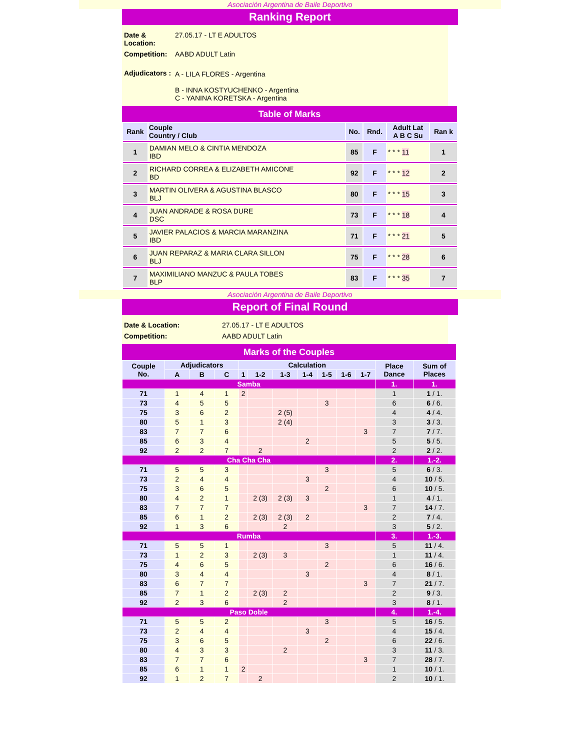Asociación Argentina de Baile Deportivo
Ranking Report
| Date & Location: | 27.05.17 - LT E ADULTOS |
| Competition: | AABD ADULT Latin |
| Adjudicators : | A - LILA FLORES - Argentina B - INNA KOSTYUCHENKO - Argentina C - YANINA KORETSKA - Argentina |
Table of Marks
| Rank | Couple Country / Club | No. | Rnd. | Adult Lat A B C Su | Ran k |
| --- | --- | --- | --- | --- | --- |
| 1 | DAMIAN MELO & CINTIA MENDOZA IBD | 85 | F | * * * 11 | 1 |
| 2 | RICHARD CORREA & ELIZABETH AMICONE BD | 92 | F | * * * 12 | 2 |
| 3 | MARTIN OLIVERA & AGUSTINA BLASCO BLJ | 80 | F | * * * 15 | 3 |
| 4 | JUAN ANDRADE & ROSA DURE DSC | 73 | F | * * * 18 | 4 |
| 5 | JAVIER PALACIOS & MARCIA MARANZINA IBD | 71 | F | * * * 21 | 5 |
| 6 | JUAN REPARAZ & MARIA CLARA SILLON BLJ | 75 | F | * * * 28 | 6 |
| 7 | MAXIMILIANO MANZUC & PAULA TOBES BLP | 83 | F | * * * 35 | 7 |
Asociación Argentina de Baile Deportivo
Report of Final Round
| Date & Location: | 27.05.17 - LT E ADULTOS |
| Competition: | AABD ADULT Latin |
Marks of the Couples
| Couple No. | Adjudicators | | | Calculation | | | | | | | Place Dance | Sum of Places |
| --- | --- | --- | --- | --- | --- | --- | --- | --- | --- | --- | --- | --- |
| | A | B | C | 1 | 1-2 | 1-3 | 1-4 | 1-5 | 1-6 | 1-7 | | |
| Samba | | | | | | | | | | | 1. | 1. |
| 71 | 1 | 4 | 1 | 2 | | | | | | | 1 | 1 / 1. |
| 73 | 4 | 5 | 5 | | | | | 3 | | | 6 | 6 / 6. |
| 75 | 3 | 6 | 2 | | | 2 (5) | | | | | 4 | 4 / 4. |
| 80 | 5 | 1 | 3 | | | 2 (4) | | | | | 3 | 3 / 3. |
| 83 | 7 | 7 | 6 | | | | | | | 3 | 7 | 7 / 7. |
| 85 | 6 | 3 | 4 | | | | 2 | | | | 5 | 5 / 5. |
| 92 | 2 | 2 | 7 | | 2 | | | | | | 2 | 2 / 2. |
| Cha Cha Cha | | | | | | | | | | | 2. | 1.-2. |
| 71 | 5 | 5 | 3 | | | | | 3 | | | 5 | 6 / 3. |
| 73 | 2 | 4 | 4 | | | | 3 | | | | 4 | 10 / 5. |
| 75 | 3 | 6 | 5 | | | | | 2 | | | 6 | 10 / 5. |
| 80 | 4 | 2 | 1 | | 2 (3) | 2 (3) | 3 | | | | 1 | 4 / 1. |
| 83 | 7 | 7 | 7 | | | | | | | 3 | 7 | 14 / 7. |
| 85 | 6 | 1 | 2 | | 2 (3) | 2 (3) | 2 | | | | 2 | 7 / 4. |
| 92 | 1 | 3 | 6 | | | 2 | | | | | 3 | 5 / 2. |
| Rumba | | | | | | | | | | | 3. | 1.-3. |
| 71 | 5 | 5 | 1 | | | | | 3 | | | 5 | 11 / 4. |
| 73 | 1 | 2 | 3 | | 2 (3) | 3 | | | | | 1 | 11 / 4. |
| 75 | 4 | 6 | 5 | | | | | 2 | | | 6 | 16 / 6. |
| 80 | 3 | 4 | 4 | | | | 3 | | | | 4 | 8 / 1. |
| 83 | 6 | 7 | 7 | | | | | | | 3 | 7 | 21 / 7. |
| 85 | 7 | 1 | 2 | | 2 (3) | 2 | | | | | 2 | 9 / 3. |
| 92 | 2 | 3 | 6 | | | 2 | | | | | 3 | 8 / 1. |
| Paso Doble | | | | | | | | | | | 4. | 1.-4. |
| 71 | 5 | 5 | 2 | | | | | 3 | | | 5 | 16 / 5. |
| 73 | 2 | 4 | 4 | | | | 3 | | | | 4 | 15 / 4. |
| 75 | 3 | 6 | 5 | | | | | 2 | | | 6 | 22 / 6. |
| 80 | 4 | 3 | 3 | | | 2 | | | | | 3 | 11 / 3. |
| 83 | 7 | 7 | 6 | | | | | | | 3 | 7 | 28 / 7. |
| 85 | 6 | 1 | 1 | 2 | | | | | | | 1 | 10 / 1. |
| 92 | 1 | 2 | 7 | | 2 | | | | | | 2 | 10 / 1. |